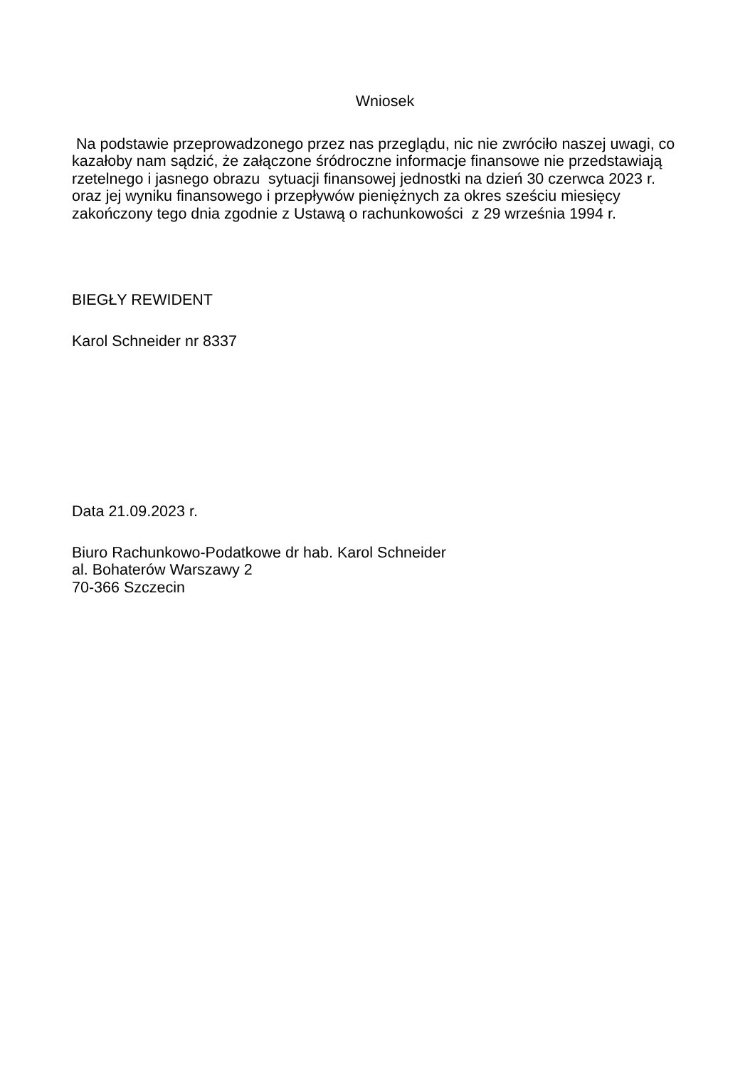Wniosek
Na podstawie przeprowadzonego przez nas przeglądu, nic nie zwróciło naszej uwagi, co kazałoby nam sądzić, że załączone śródroczne informacje finansowe nie przedstawiają rzetelnego i jasnego obrazu sytuacji finansowej jednostki na dzień 30 czerwca 2023 r. oraz jej wyniku finansowego i przepływów pieniężnych za okres sześciu miesięcy zakończony tego dnia zgodnie z Ustawą o rachunkowości z 29 września 1994 r.
BIEGŁY REWIDENT
Karol Schneider nr 8337
Data 21.09.2023 r.
Biuro Rachunkowo-Podatkowe dr hab. Karol Schneider
al. Bohaterów Warszawy 2
70-366 Szczecin